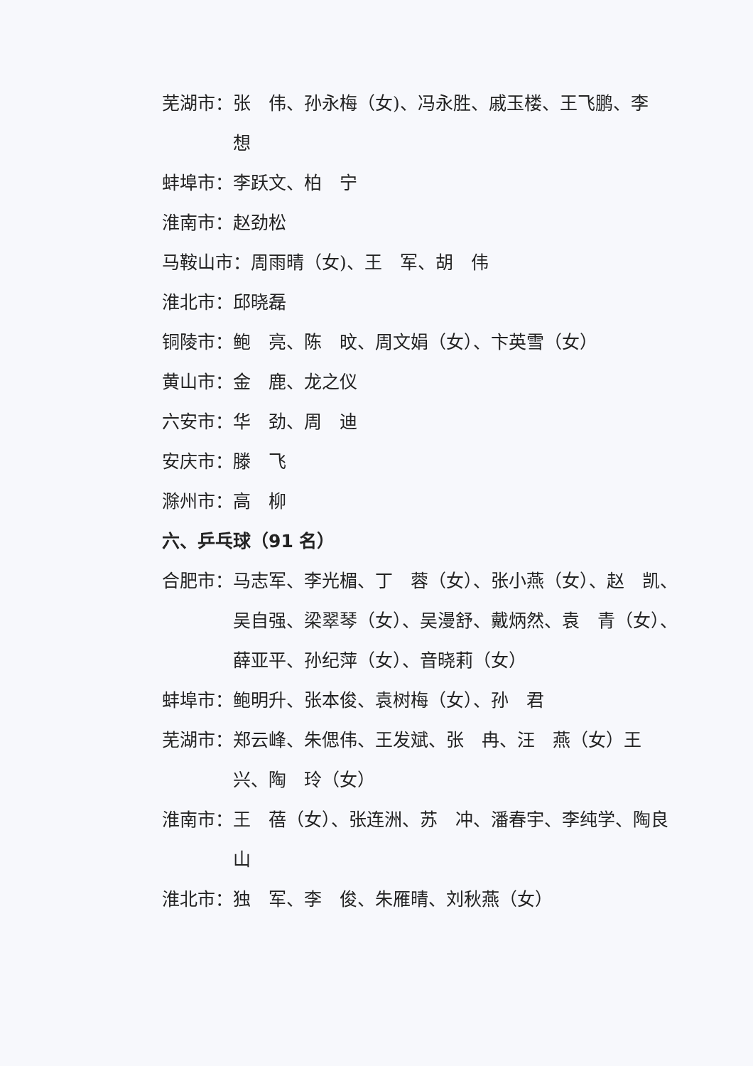芜湖市： 张　伟、孙永梅（女)、冯永胜、戚玉楼、王飞鹏、李　想
蚌埠市： 李跃文、柏　宁
淮南市： 赵劲松
马鞍山市： 周雨晴（女)、王　军、胡　伟
淮北市： 邱晓磊
铜陵市： 鲍　亮、陈　旼、周文娟（女）、卞英雪（女）
黄山市： 金　鹿、龙之仪
六安市： 华　劲、周　迪
安庆市： 滕　飞
滁州市： 高　柳
六、乒乓球（91 名）
合肥市： 马志军、李光楣、丁　蓉（女）、张小燕（女）、赵　凯、吴自强、梁翠琴（女）、吴漫舒、戴炳然、袁　青（女）、薛亚平、孙纪萍（女）、音晓莉（女）
蚌埠市： 鲍明升、张本俊、袁树梅（女）、孙　君
芜湖市： 郑云峰、朱偲伟、王发斌、张　冉、汪　燕（女）王　兴、陶　玲（女）
淮南市： 王　蓓（女）、张连洲、苏　冲、潘春宇、李纯学、陶良山
淮北市： 独　军、李　俊、朱雁晴、刘秋燕（女）